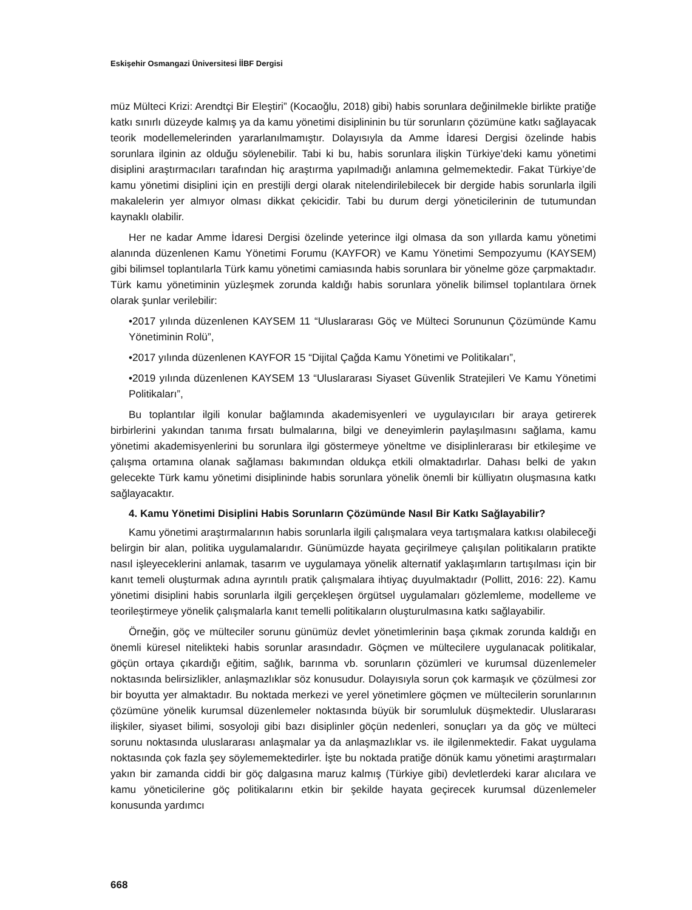Eskişehir Osmangazi Üniversitesi İİBF Dergisi
müz Mülteci Krizi: Arendtçi Bir Eleştiri” (Kocaoğlu, 2018) gibi) habis sorunlara değinilmekle birlikte pratiğe katkı sınırlı düzeyde kalmış ya da kamu yönetimi disiplininin bu tür sorunların çözümüne katkı sağlayacak teorik modellemelerinden yararlanılmamıştır. Dolayısıyla da Amme İdaresi Dergisi özelinde habis sorunlara ilginin az olduğu söylenebilir. Tabi ki bu, habis sorunlara ilişkin Türkiye’deki kamu yönetimi disiplini araştırmacıları tarafından hiç araştırma yapılmadığı anlamına gelmemektedir. Fakat Türkiye’de kamu yönetimi disiplini için en prestijli dergi olarak nitelendirilebilecek bir dergide habis sorunlarla ilgili makalelerin yer almıyor olması dikkat çekicidir. Tabi bu durum dergi yöneticilerinin de tutumundan kaynaklı olabilir.
Her ne kadar Amme İdaresi Dergisi özelinde yeterince ilgi olmasa da son yıllarda kamu yönetimi alanında düzenlenen Kamu Yönetimi Forumu (KAYFOR) ve Kamu Yönetimi Sempozyumu (KAYSEM) gibi bilimsel toplantılarla Türk kamu yönetimi camiasında habis sorunlara bir yönelme göze çarpmaktadır. Türk kamu yönetiminin yüzleşmek zorunda kaldığı habis sorunlara yönelik bilimsel toplantılara örnek olarak şunlar verilebilir:
•2017 yılında düzenlenen KAYSEM 11 “Uluslararası Göç ve Mülteci Sorununun Çözümünde Kamu Yönetiminin Rolü”,
•2017 yılında düzenlenen KAYFOR 15 “Dijital Çağda Kamu Yönetimi ve Politikaları”,
•2019 yılında düzenlenen KAYSEM 13 “Uluslararası Siyaset Güvenlik Stratejileri Ve Kamu Yönetimi Politikaları”,
Bu toplantılar ilgili konular bağlamında akademisyenleri ve uygulayıcıları bir araya getirerek birbirlerini yakından tanıma fırsatı bulmalarına, bilgi ve deneyimlerin paylaşılmasını sağlama, kamu yönetimi akademisyenlerini bu sorunlara ilgi göstermeye yöneltme ve disiplinlerarası bir etkileşime ve çalışma ortamına olanak sağlaması bakımından oldukça etkili olmaktadırlar. Dahası belki de yakın gelecekte Türk kamu yönetimi disiplininde habis sorunlara yönelik önemli bir külliyatın oluşmasına katkı sağlayacaktır.
4. Kamu Yönetimi Disiplini Habis Sorunların Çözümünde Nasıl Bir Katkı Sağlayabilir?
Kamu yönetimi araştırmalarının habis sorunlarla ilgili çalışmalara veya tartışmalara katkısı olabileceği belirgin bir alan, politika uygulamalarıdır. Günümüzde hayata geçirilmeye çalışılan politikaların pratikte nasıl işleyeceklerini anlamak, tasarım ve uygulamaya yönelik alternatif yaklaşımların tartışılması için bir kanıt temeli oluşturmak adına ayrıntılı pratik çalışmalara ihtiyaç duyulmaktadır (Pollitt, 2016: 22). Kamu yönetimi disiplini habis sorunlarla ilgili gerçekleşen örgütsel uygulamaları gözlemleme, modelleme ve teorileştirmeye yönelik çalışmalarla kanıt temelli politikaların oluşturulmasına katkı sağlayabilir.
Örneğin, göç ve mülteciler sorunu günümüz devlet yönetimlerinin başa çıkmak zorunda kaldığı en önemli küresel nitelikteki habis sorunlar arasındadır. Göçmen ve mültecilere uygulanacak politikalar, göçün ortaya çıkardığı eğitim, sağlık, barınma vb. sorunların çözümleri ve kurumsal düzenlemeler noktasında belirsizlikler, anlaşmazlıklar söz konusudur. Dolayısıyla sorun çok karmaşık ve çözülmesi zor bir boyutta yer almaktadır. Bu noktada merkezi ve yerel yönetimlere göçmen ve mültecilerin sorunlarının çözümüne yönelik kurumsal düzenlemeler noktasında büyük bir sorumluluk düşmektedir. Uluslararası ilişkiler, siyaset bilimi, sosyoloji gibi bazı disiplinler göçün nedenleri, sonuçları ya da göç ve mülteci sorunu noktasında uluslararası anlaşmalar ya da anlaşmazlıklar vs. ile ilgilenmektedir. Fakat uygulama noktasında çok fazla şey söylememektedirler. İşte bu noktada pratiğe dönük kamu yönetimi araştırmaları yakın bir zamanda ciddi bir göç dalgasına maruz kalmış (Türkiye gibi) devletlerdeki karar alıcılara ve kamu yöneticilerine göç politikalarını etkin bir şekilde hayata geçirecek kurumsal düzenlemeler konusunda yardımcı
668